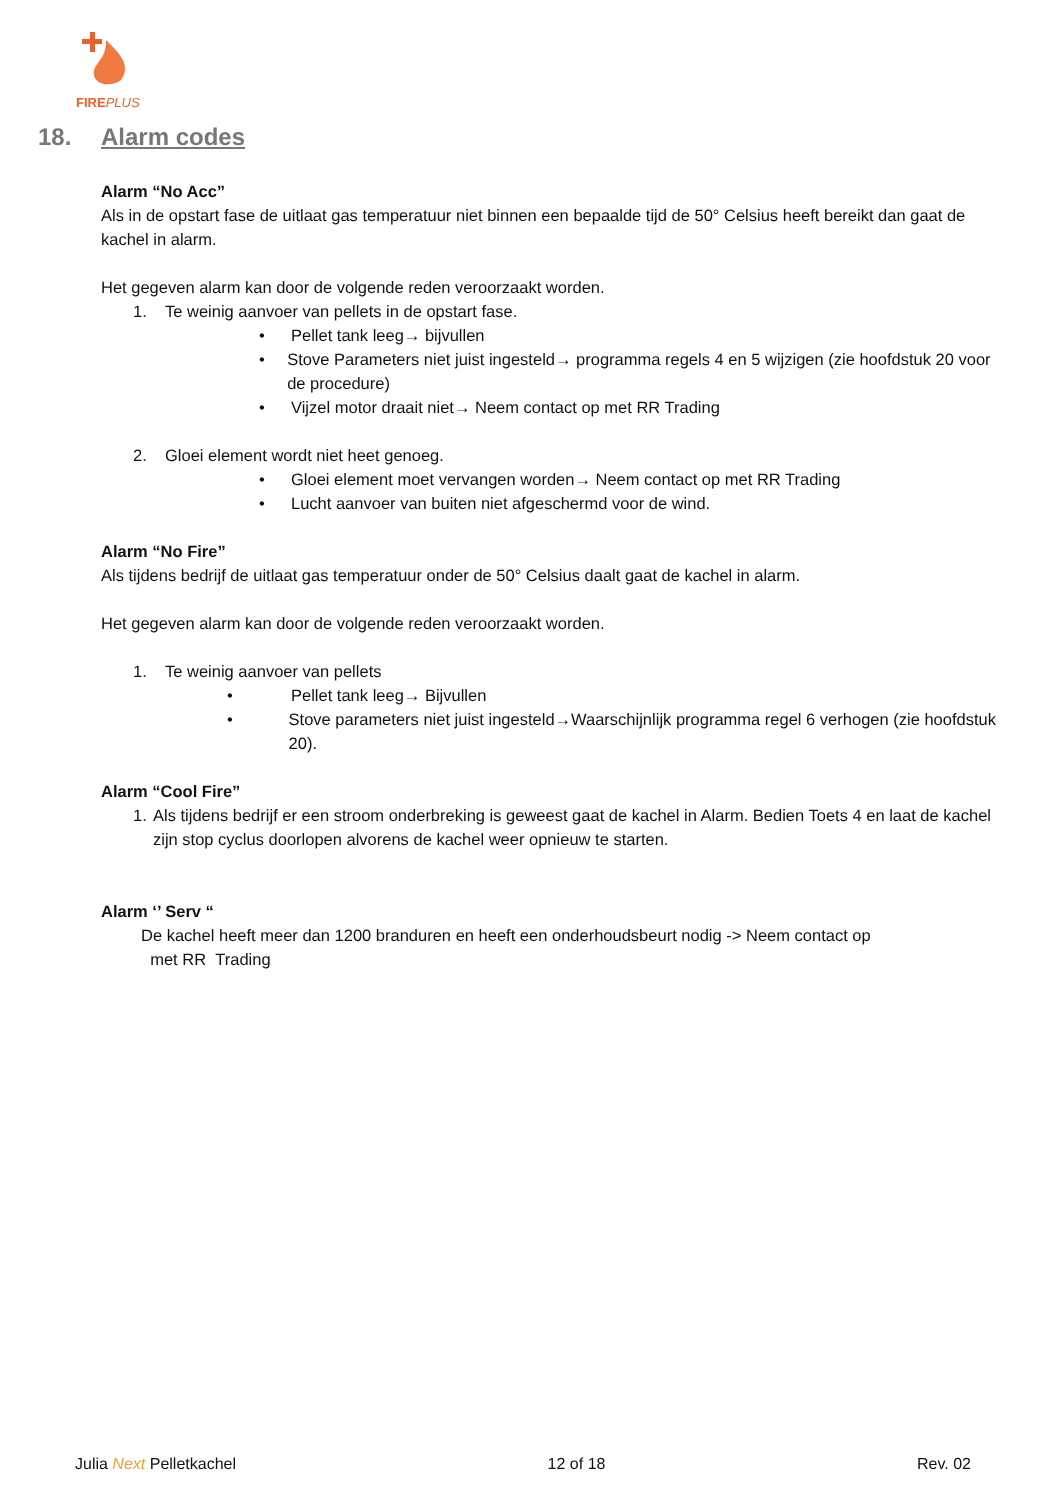FIREPLUS
18. Alarm codes
Alarm “No Acc”
Als in de opstart fase de uitlaat gas temperatuur niet binnen een bepaalde tijd de 50° Celsius heeft bereikt dan gaat de kachel in alarm.
Het gegeven alarm kan door de volgende reden veroorzaakt worden.
1. Te weinig aanvoer van pellets in de opstart fase.
• Pellet tank leeg→ bijvullen
• Stove Parameters niet juist ingesteld→ programma regels 4 en 5 wijzigen (zie hoofdstuk 20 voor de procedure)
• Vijzel motor draait niet→ Neem contact op met RR Trading
2. Gloei element wordt niet heet genoeg.
• Gloei element moet vervangen worden→ Neem contact op met RR Trading
• Lucht aanvoer van buiten niet afgeschermd voor de wind.
Alarm “No Fire”
Als tijdens bedrijf de uitlaat gas temperatuur onder de 50° Celsius daalt gaat de kachel in alarm.
Het gegeven alarm kan door de volgende reden veroorzaakt worden.
1. Te weinig aanvoer van pellets
• Pellet tank leeg→ Bijvullen
• Stove parameters niet juist ingesteld→Waarschijnlijk programma regel 6 verhogen (zie hoofdstuk 20).
Alarm “Cool Fire”
1. Als tijdens bedrijf er een stroom onderbreking is geweest gaat de kachel in Alarm. Bedien Toets 4 en laat de kachel zijn stop cyclus doorlopen alvorens de kachel weer opnieuw te starten.
Alarm ‘’ Serv “
De kachel heeft meer dan 1200 branduren en heeft een onderhoudsbeurt nodig -> Neem contact op
met RR Trading
Julia Next Pelletkachel 12 of 18 Rev. 02